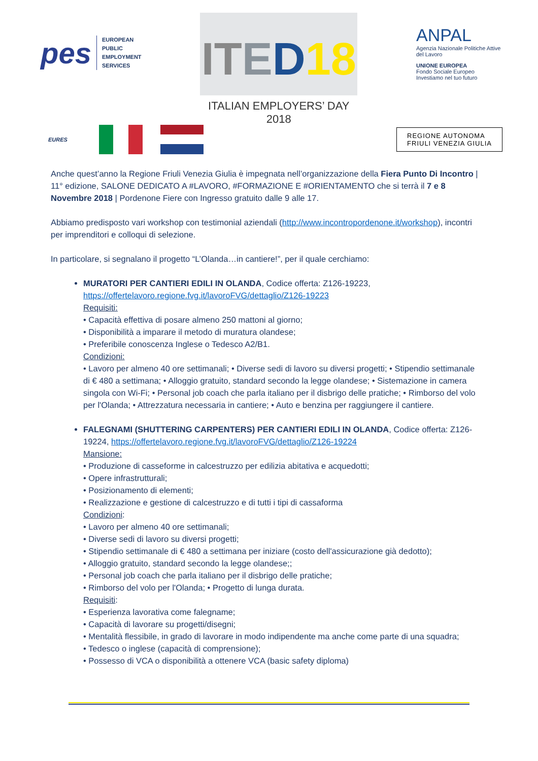pes
EUROPEAN
PUBLIC
EMPLOYMENT
SERVICES
IT ED 18
ITALIAN EMPLOYERS’ DAY 2018
ANPAL
Agenzia Nazionale Politiche Attive del Lavoro
UNIONE EUROPEA
Fondo Sociale Europeo
Investiamo nel tuo futuro
EURES
REGIONE AUTONOMA
FRIULI VENEZIA GIULIA
Anche quest’anno la Regione Friuli Venezia Giulia è impegnata nell’organizzazione della Fiera Punto Di Incontro | 11° edizione, SALONE DEDICATO A #LAVORO, #FORMAZIONE E #ORIENTAMENTO che si terrà il 7 e 8 Novembre 2018 | Pordenone Fiere con Ingresso gratuito dalle 9 alle 17.
Abbiamo predisposto vari workshop con testimonial aziendali (http://www.incontropordenone.it/workshop), incontri per imprenditori e colloqui di selezione.
In particolare, si segnalano il progetto “L’Olanda…in cantiere!”, per il quale cerchiamo:
MURATORI PER CANTIERI EDILI IN OLANDA, Codice offerta: Z126-19223, https://offertelavoro.regione.fvg.it/lavoroFVG/dettaglio/Z126-19223
Requisiti:
• Capacità effettiva di posare almeno 250 mattoni al giorno;
• Disponibilità a imparare il metodo di muratura olandese;
• Preferibile conoscenza Inglese o Tedesco A2/B1.
Condizioni:
• Lavoro per almeno 40 ore settimanali; • Diverse sedi di lavoro su diversi progetti; • Stipendio settimanale di € 480 a settimana; • Alloggio gratuito, standard secondo la legge olandese; • Sistemazione in camera singola con Wi-Fi; • Personal job coach che parla italiano per il disbrigo delle pratiche; • Rimborso del volo per l'Olanda; • Attrezzatura necessaria in cantiere; • Auto e benzina per raggiungere il cantiere.
FALEGNAMI (SHUTTERING CARPENTERS) PER CANTIERI EDILI IN OLANDA, Codice offerta: Z126-19224, https://offertelavoro.regione.fvg.it/lavoroFVG/dettaglio/Z126-19224
Mansione:
• Produzione di casseforme in calcestruzzo per edilizia abitativa e acquedotti;
• Opere infrastrutturali;
• Posizionamento di elementi;
• Realizzazione e gestione di calcestruzzo e di tutti i tipi di cassaforma
Condizioni:
• Lavoro per almeno 40 ore settimanali;
• Diverse sedi di lavoro su diversi progetti;
• Stipendio settimanale di € 480 a settimana per iniziare (costo dell'assicurazione già dedotto);
• Alloggio gratuito, standard secondo la legge olandese;;
• Personal job coach che parla italiano per il disbrigo delle pratiche;
• Rimborso del volo per l'Olanda; • Progetto di lunga durata.
Requisiti:
• Esperienza lavorativa come falegname;
• Capacità di lavorare su progetti/disegni;
• Mentalità flessibile, in grado di lavorare in modo indipendente ma anche come parte di una squadra;
• Tedesco o inglese (capacità di comprensione);
• Possesso di VCA o disponibilità a ottenere VCA (basic safety diploma)